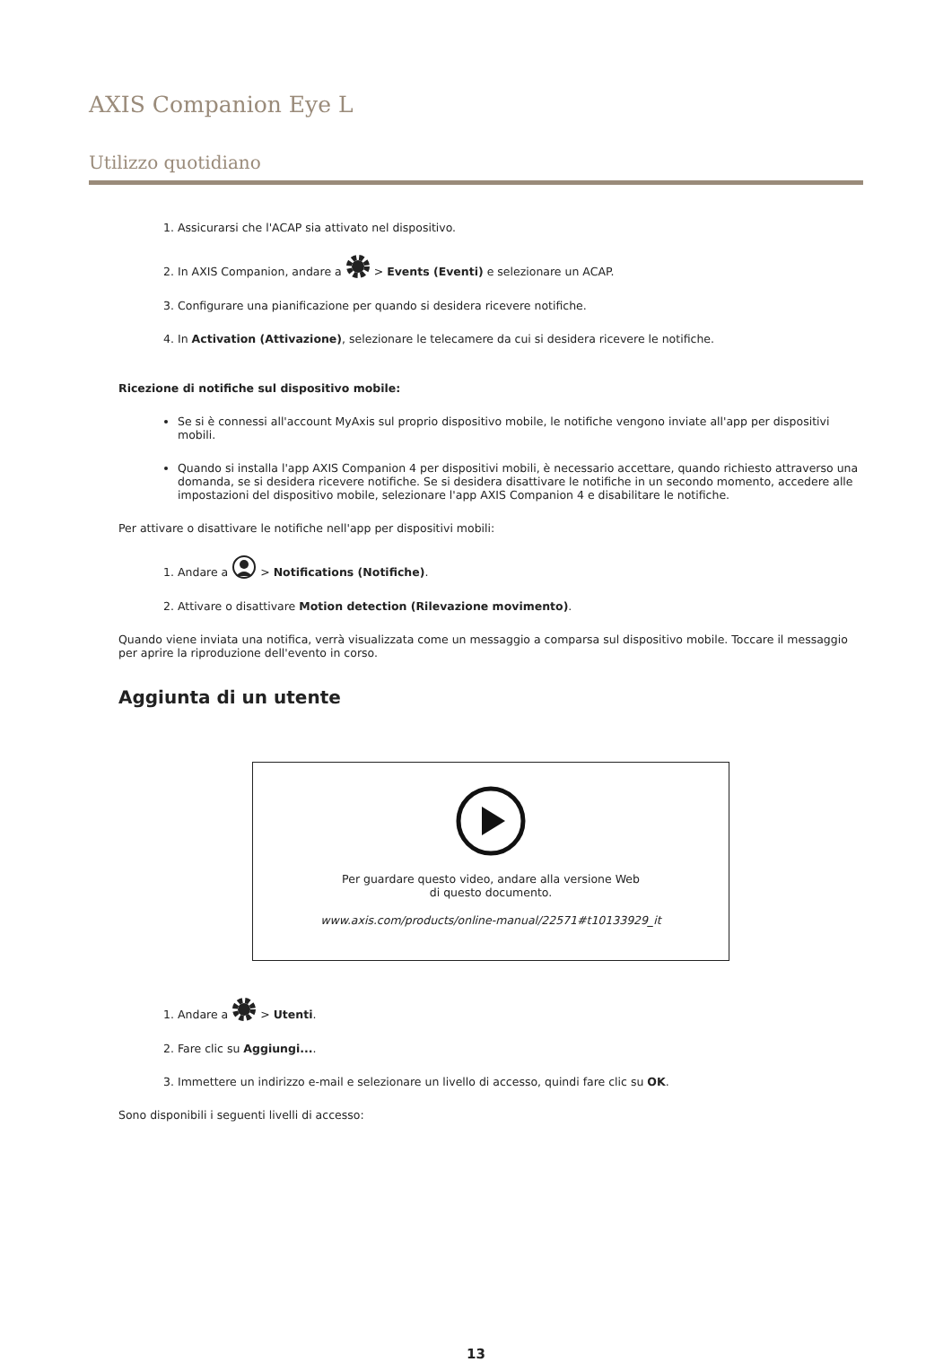AXIS Companion Eye L
Utilizzo quotidiano
1. Assicurarsi che l'ACAP sia attivato nel dispositivo.
2. In AXIS Companion, andare a > Events (Eventi) e selezionare un ACAP.
3. Configurare una pianificazione per quando si desidera ricevere notifiche.
4. In Activation (Attivazione), selezionare le telecamere da cui si desidera ricevere le notifiche.
Ricezione di notifiche sul dispositivo mobile:
Se si è connessi all'account MyAxis sul proprio dispositivo mobile, le notifiche vengono inviate all'app per dispositivi mobili.
Quando si installa l'app AXIS Companion 4 per dispositivi mobili, è necessario accettare, quando richiesto attraverso una domanda, se si desidera ricevere notifiche. Se si desidera disattivare le notifiche in un secondo momento, accedere alle impostazioni del dispositivo mobile, selezionare l'app AXIS Companion 4 e disabilitare le notifiche.
Per attivare o disattivare le notifiche nell'app per dispositivi mobili:
1. Andare a > Notifications (Notifiche).
2. Attivare o disattivare Motion detection (Rilevazione movimento).
Quando viene inviata una notifica, verrà visualizzata come un messaggio a comparsa sul dispositivo mobile. Toccare il messaggio per aprire la riproduzione dell'evento in corso.
Aggiunta di un utente
Per guardare questo video, andare alla versione Web
di questo documento.
www.axis.com/products/online-manual/22571#t10133929_it
1. Andare a > Utenti.
2. Fare clic su Aggiungi....
3. Immettere un indirizzo e-mail e selezionare un livello di accesso, quindi fare clic su OK.
Sono disponibili i seguenti livelli di accesso:
13